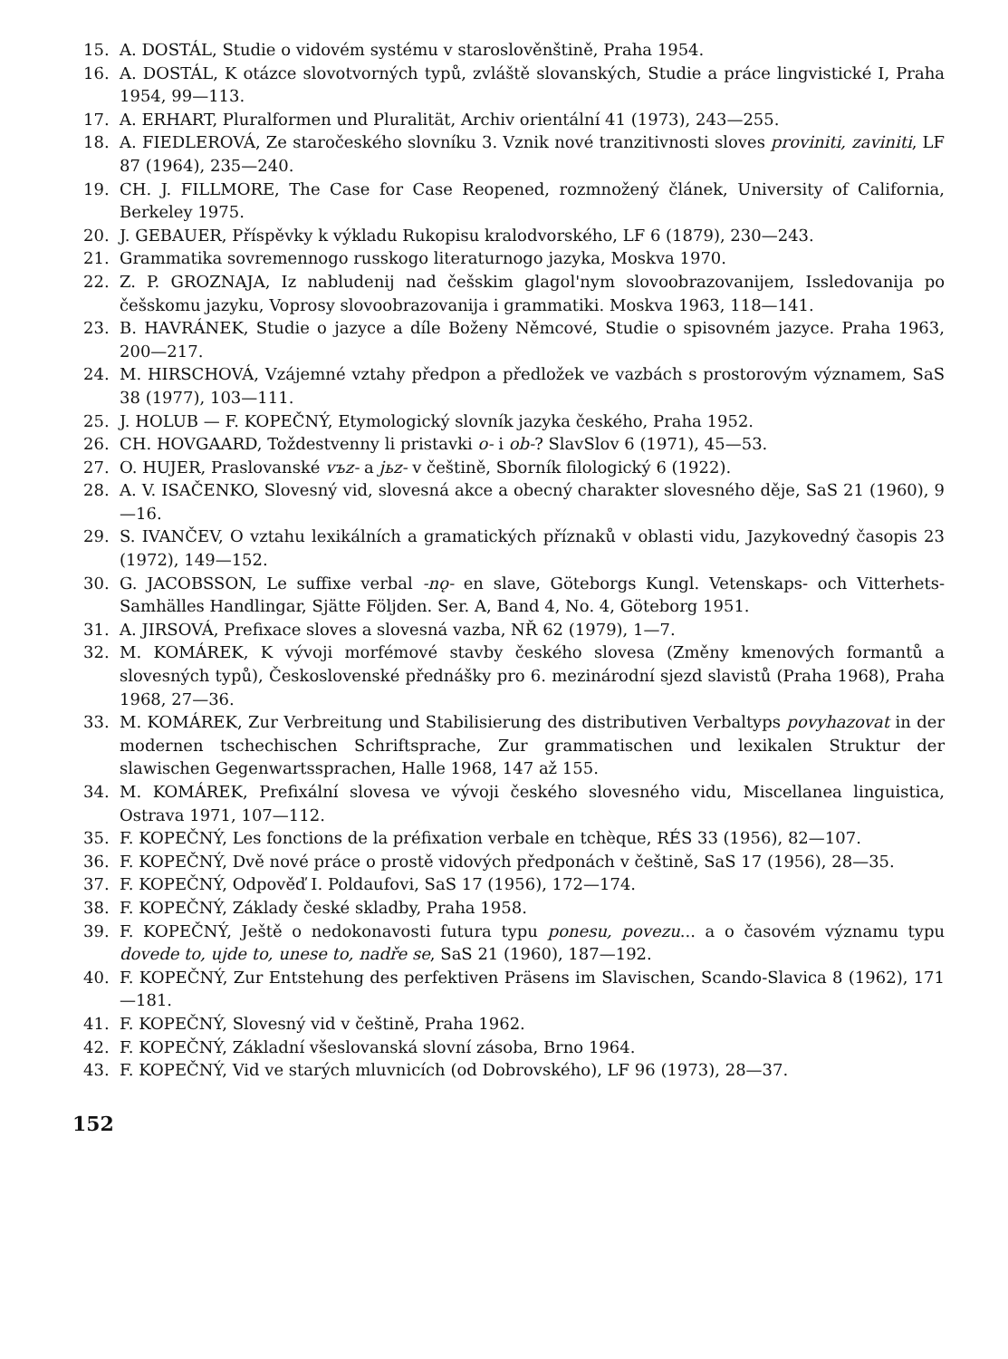15. A. DOSTÁL, Studie o vidovém systému v staroslověnštině, Praha 1954.
16. A. DOSTÁL, K otázce slovotvorných typů, zvláště slovanských, Studie a práce lingvistické I, Praha 1954, 99—113.
17. A. ERHART, Pluralformen und Pluralität, Archiv orientální 41 (1973), 243—255.
18. A. FIEDLEROVÁ, Ze staročeského slovníku 3. Vznik nové tranzitivnosti sloves proviniti, zaviniti, LF 87 (1964), 235—240.
19. CH. J. FILLMORE, The Case for Case Reopened, rozmnožený článek, University of California, Berkeley 1975.
20. J. GEBAUER, Příspěvky k výkladu Rukopisu kralodvorského, LF 6 (1879), 230—243.
21. Grammatika sovremennogo russkogo literaturnogo jazyka, Moskva 1970.
22. Z. P. GROZNAJA, Iz nabludenij nad češskim glagol'nym slovoobrazovanijem, Issledovanija po češskomu jazyku, Voprosy slovoobrazovanija i grammatiki. Moskva 1963, 118—141.
23. B. HAVRÁNEK, Studie o jazyce a díle Boženy Němcové, Studie o spisovném jazyce. Praha 1963, 200—217.
24. M. HIRSCHOVÁ, Vzájemné vztahy předpon a předložek ve vazbách s prostorovým významem, SaS 38 (1977), 103—111.
25. J. HOLUB — F. KOPEČNÝ, Etymologický slovník jazyka českého, Praha 1952.
26. CH. HOVGAARD, Toždestvenny li pristavki o- i ob-? SlavSlov 6 (1971), 45—53.
27. O. HUJER, Praslovanské vъz- a jьz- v češtině, Sborník filologický 6 (1922).
28. A. V. ISAČENKO, Slovesný vid, slovesná akce a obecný charakter slovesného děje, SaS 21 (1960), 9—16.
29. S. IVANČEV, O vztahu lexikálních a gramatických příznaků v oblasti vidu, Jazykovedný časopis 23 (1972), 149—152.
30. G. JACOBSSON, Le suffixe verbal -nǫ- en slave, Göteborgs Kungl. Vetenskaps- och Vitterhets- Samhälles Handlingar, Sjätte Följden. Ser. A, Band 4, No. 4, Göteborg 1951.
31. A. JIRSOVÁ, Prefixace sloves a slovesná vazba, NŘ 62 (1979), 1—7.
32. M. KOMÁREK, K vývoji morfémové stavby českého slovesa (Změny kmenových formantů a slovesných typů), Československé přednášky pro 6. mezinárodní sjezd slavistů (Praha 1968), Praha 1968, 27—36.
33. M. KOMÁREK, Zur Verbreitung und Stabilisierung des distributiven Verbaltyps povyhazovat in der modernen tschechischen Schriftsprache, Zur grammatischen und lexikalen Struktur der slawischen Gegenwartssprachen, Halle 1968, 147 až 155.
34. M. KOMÁREK, Prefixální slovesa ve vývoji českého slovesného vidu, Miscellanea linguistica, Ostrava 1971, 107—112.
35. F. KOPEČNÝ, Les fonctions de la préfixation verbale en tchèque, RÉS 33 (1956), 82—107.
36. F. KOPEČNÝ, Dvě nové práce o prostě vidových předponách v češtině, SaS 17 (1956), 28—35.
37. F. KOPEČNÝ, Odpověď I. Poldaufovi, SaS 17 (1956), 172—174.
38. F. KOPEČNÝ, Základy české skladby, Praha 1958.
39. F. KOPEČNÝ, Ještě o nedokonavosti futura typu ponesu, povezu... a o časovém významu typu dovede to, ujde to, unese to, nadře se, SaS 21 (1960), 187—192.
40. F. KOPEČNÝ, Zur Entstehung des perfektiven Präsens im Slavischen, Scando-Slavica 8 (1962), 171—181.
41. F. KOPEČNÝ, Slovesný vid v češtině, Praha 1962.
42. F. KOPEČNÝ, Základní všeslovanská slovní zásoba, Brno 1964.
43. F. KOPEČNÝ, Vid ve starých mluvnicích (od Dobrovského), LF 96 (1973), 28—37.
152